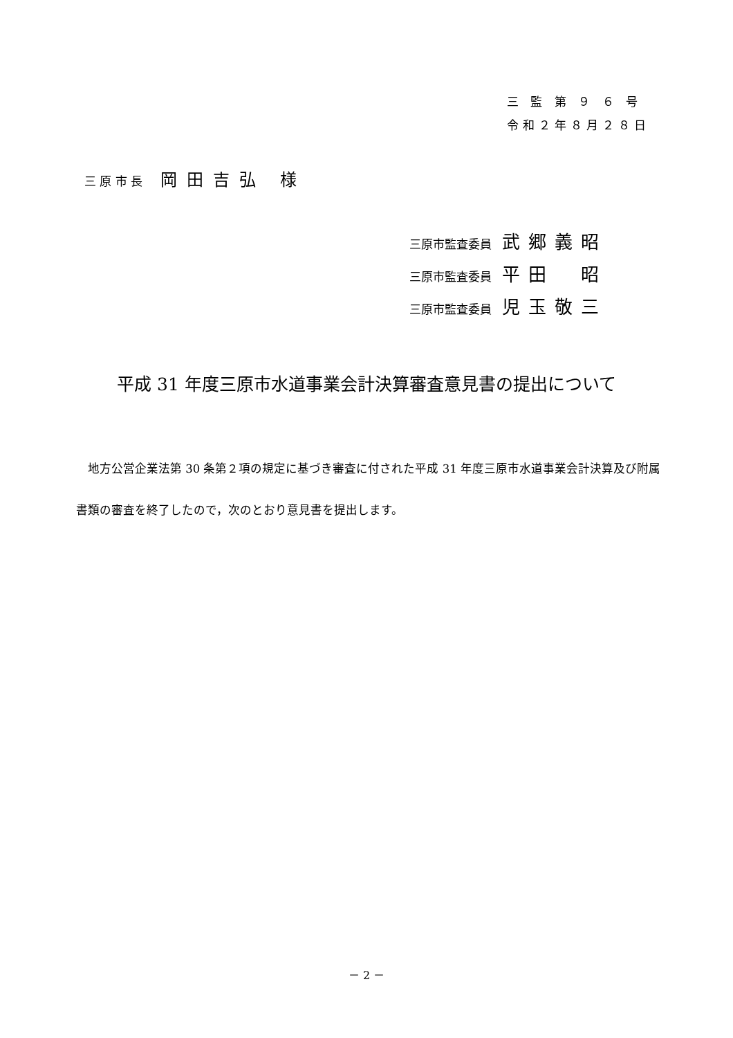三 監 第 ９ ６ 号
令和２年８月２８日
三 原 市 長 岡田吉弘 様
三原市監査委員 武郷義昭
三原市監査委員 平田　昭
三原市監査委員 児玉敬三
平成 31 年度三原市水道事業会計決算審査意見書の提出について
　地方公営企業法第 30 条第２項の規定に基づき審査に付された平成 31 年度三原市水道事業会計決算及び附属書類の審査を終了したので，次のとおり意見書を提出します。
－ 2 －